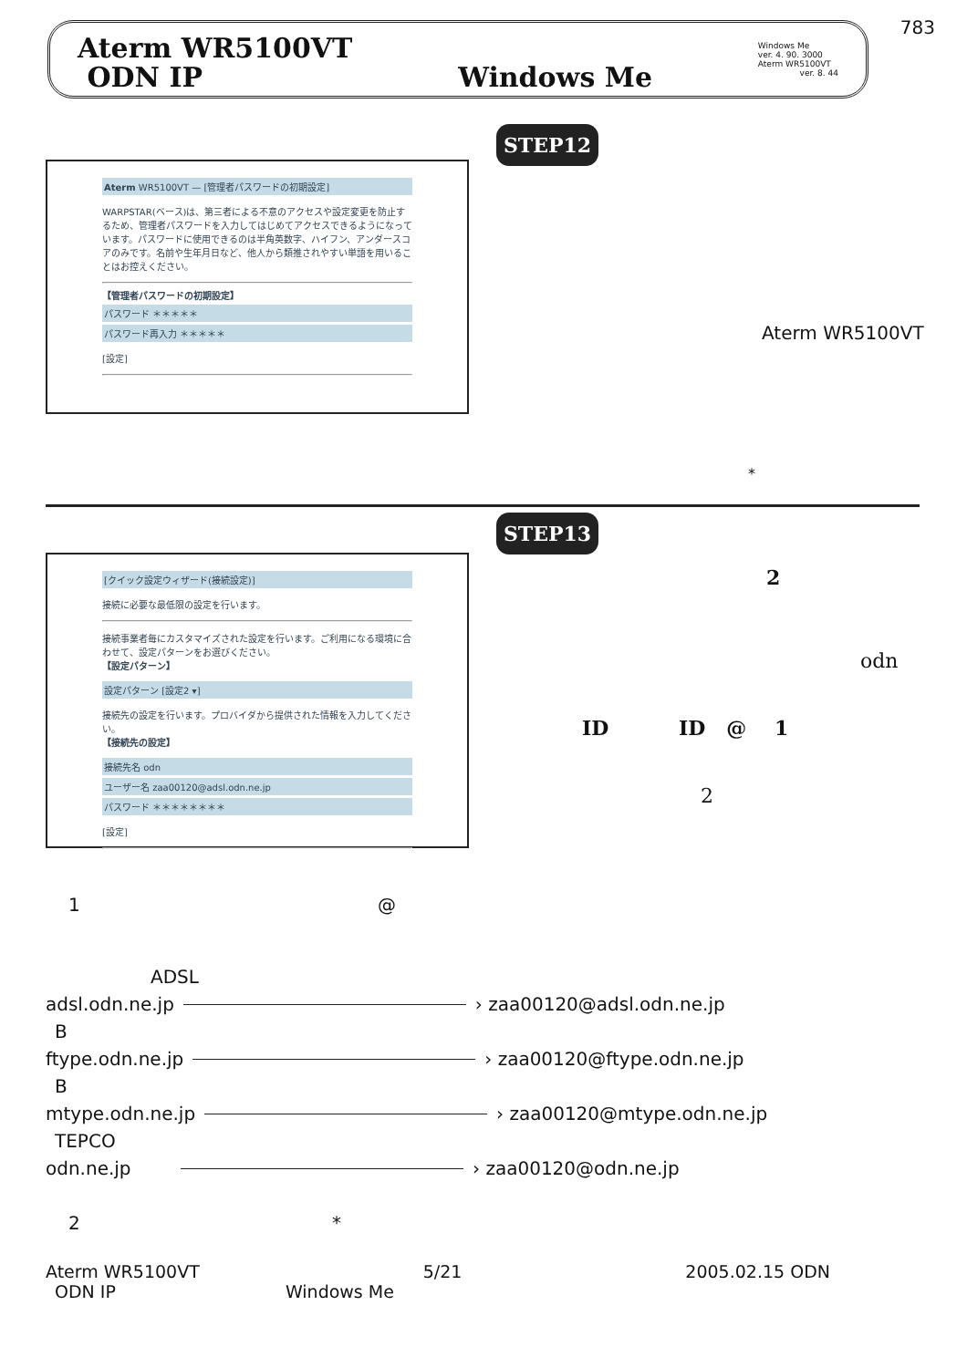783
Aterm WR5100VT
ODN IP
Windows Me
Windows Me
ver. 4. 90. 3000
Aterm WR5100VT
ver. 8. 44
STEP12
Aterm WR5100VT — [管理者パスワードの初期設定]
WARPSTAR(ベース)は、第三者による不意のアクセスや設定変更を防止するため、管理者パスワードを入力してはじめてアクセスできるようになっています。パスワードに使用できるのは半角英数字、ハイフン、アンダースコアのみです。名前や生年月日など、他人から類推されやすい単語を用いることはお控えください。
【管理者パスワードの初期設定】
パスワード ＊＊＊＊＊
パスワード再入力 ＊＊＊＊＊
[設定]
Aterm WR5100VT
*
STEP13
[クイック設定ウィザード(接続設定)]
接続に必要な最低限の設定を行います。
接続事業者毎にカスタマイズされた設定を行います。ご利用になる環境に合わせて、設定パターンをお選びください。
【設定パターン】
設定パターン [設定2 ▾]
接続先の設定を行います。プロバイダから提供された情報を入力してください。
【接続先の設定】
接続先名 odn
ユーザー名 zaa00120@adsl.odn.ne.jp
パスワード ＊＊＊＊＊＊＊＊
[設定]
2
odn
ID ID @ 1
2
1 @
ADSL
adsl.odn.ne.jp › zaa00120@adsl.odn.ne.jp
B
ftype.odn.ne.jp › zaa00120@ftype.odn.ne.jp
B
mtype.odn.ne.jp › zaa00120@mtype.odn.ne.jp
TEPCO
odn.ne.jp › zaa00120@odn.ne.jp
2 *
Aterm WR5100VT 5/21 2005.02.15 ODN
ODN IP Windows Me